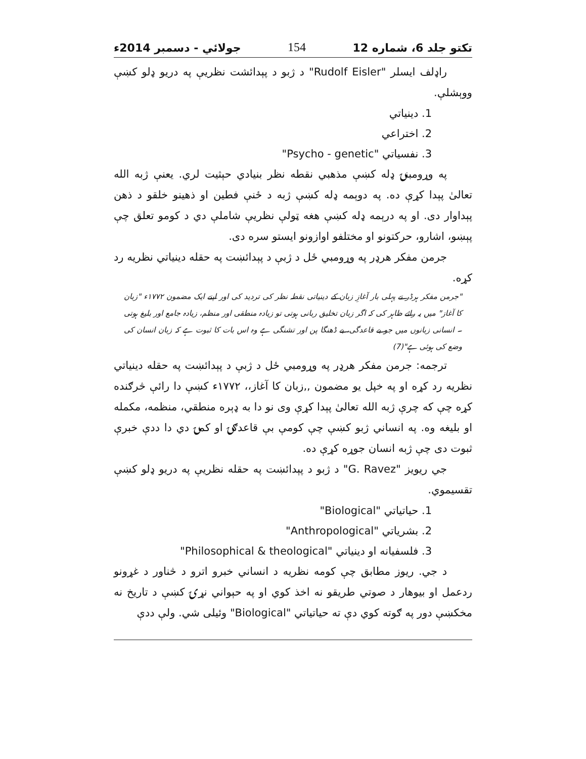تکتو جلد 6، شماره 12 154 جولائي - دسمبر 2014ء
راډلف ایسلر "Rudolf Eisler" د ژبو د پېدائشت نظريې په دريو ډلو کښې ووېشلې.
1. دينياتي
2. اختراعي
3. نفسياتي "Psycho - genetic"
په وړومبنۍ ډله کښې مذهبي نقطه نظر بنيادي حېثيت لري. يعنې ژبه الله تعالیٰ پېدا کړې ده. په دوېمه ډله کښې ژبه د ځنې فطين او ذهينو خلقو د ذهن پېداوار دی. او په درېمه ډله کښې هغه ټولې نظريې شاملې دي د کومو تعلق چې پېښو، اشارو، حرکتونو او مختلفو اوازونو ايستو سره دی.
جرمن مفکر هرډر په وړومبي ځل د ژبې د پېدائښت په حقله دينياتي نظريه رد کړه.
"جرمن مفکر ہرڈر نے پہلی بار آغازِ زبان کے دینیاتی نقطہ نظر کی تردید کی اور اپنے ایک مضمون ۱۷۷۲ء "زبان کا آغاز" میں یہ رائے ظاہر کی کہ اگر زبان تخلیق ربانی ہوتی تو زیادہ منطقی اور منظم، زیادہ جامع اور بلیغ ہوتی ۔ انسانی زبانوں میں جو بے قاعدگی، بے ڈھنگا پن اور تشنگی ہے وہ اس بات کا ثبوت ہے کہ زبان انسان کی وضع کی ہوئی ہے"(7)
ترجمه: جرمن مفکر هرډر په وړومبي ځل د ژبې د پېدائښت په حقله دينياتي نظريه رد کړه او په خپل يو مضمون ,,زبان کا آغاز،، ۱۷۷۲ء کښې دا رائې څرګنده کړه چې که چرې ژبه الله تعالیٰ پېدا کړې وی نو دا به ډېره منطقي، منظمه، مکمله او بليغه وه. په انساني ژبو کښې چې کومې بې قاعدګۍ او کمۍ دي دا ددې خبرې ثبوت دی چې ژبه انسان جوړه کړې ده.
جي ريويز "G. Ravez" د ژبو د پېدائښت په حقله نظريې په دريو ډلو کښې تقسيموي.
1. حياتياتي "Biological"
2. بشرياتي "Anthropological"
3. فلسفيانه او دينياتي "Philosophical & theological"
د جي. ريوز مطابق چې کومه نظريه د انساني خبرو اترو د څناور د غړونو ردعمل او بيوهار د صوتي طريقو نه اخذ کوي او په حېواني نړۍ کښې د تاريخ نه مخکښې دور په ګوته کوي دې ته حياتياتي "Biological" وئيلی شي. ولې ددې